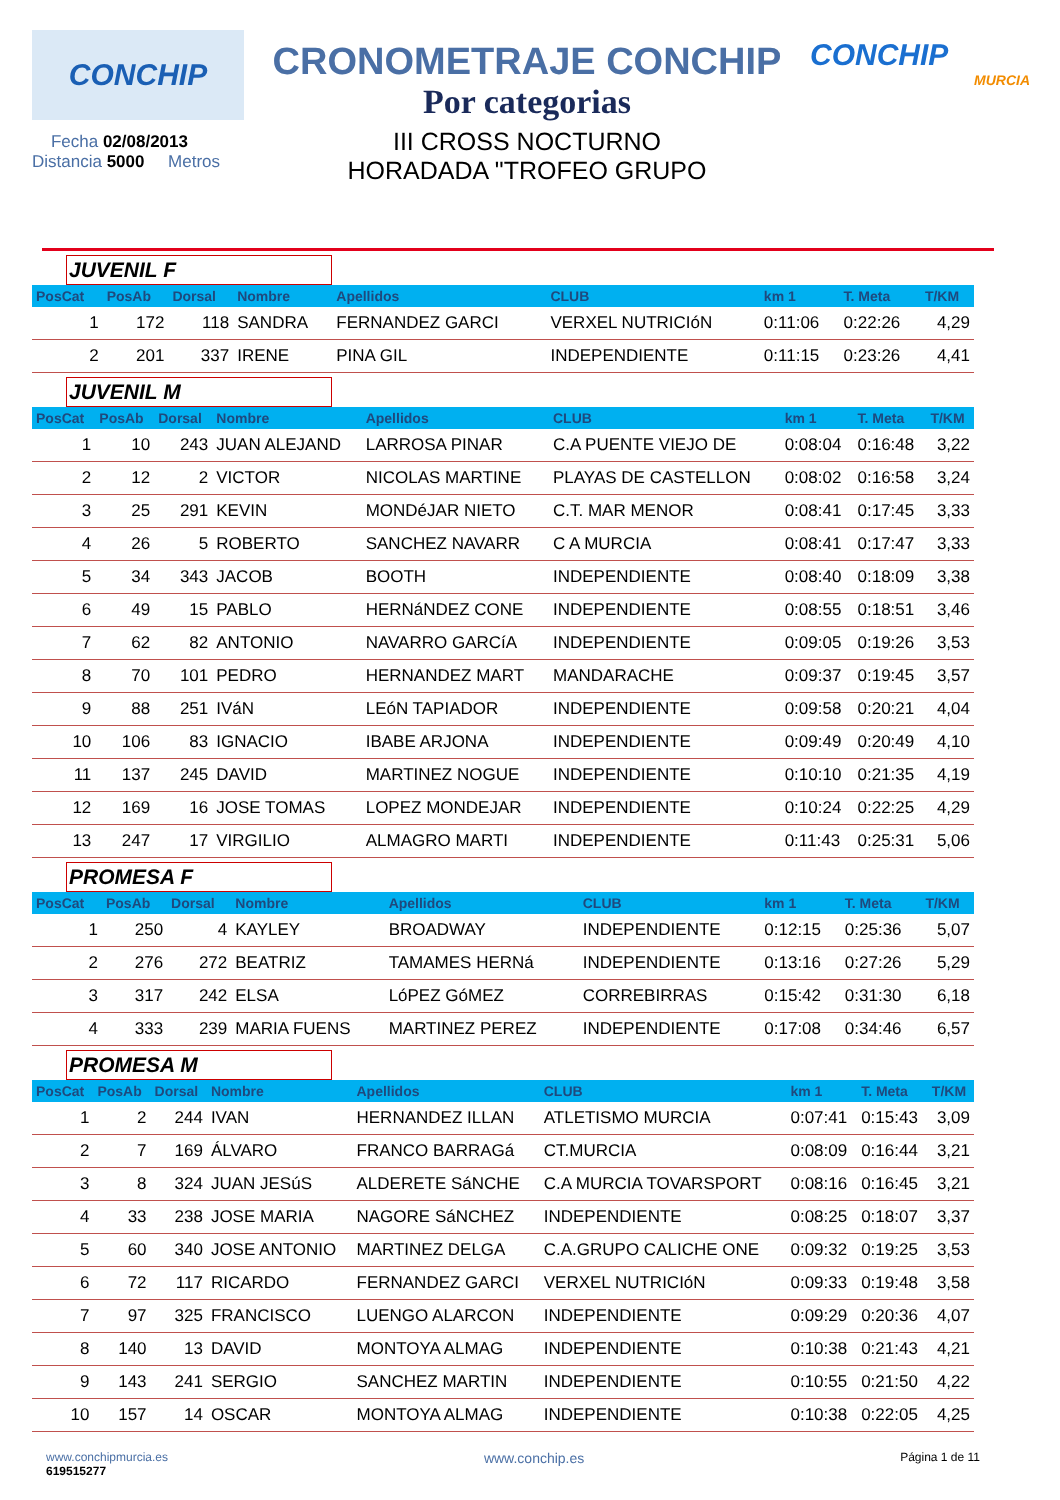CONCHIP
Fecha 02/08/2013
Distancia 5000 Metros
CRONOMETRAJE CONCHIP
Por categorias
III CROSS NOCTURNO
HORADADA "TROFEO GRUPO
CONCHIP
MURCIA
JUVENIL F
| PosCat | PosAb | Dorsal | Nombre | Apellidos | CLUB | km 1 | T. Meta | T/KM |
| --- | --- | --- | --- | --- | --- | --- | --- | --- |
| 1 | 172 | 118 | SANDRA | FERNANDEZ GARCI | VERXEL NUTRICIóN | 0:11:06 | 0:22:26 | 4,29 |
| 2 | 201 | 337 | IRENE | PINA GIL | INDEPENDIENTE | 0:11:15 | 0:23:26 | 4,41 |
JUVENIL M
| PosCat | PosAb | Dorsal | Nombre | Apellidos | CLUB | km 1 | T. Meta | T/KM |
| --- | --- | --- | --- | --- | --- | --- | --- | --- |
| 1 | 10 | 243 | JUAN ALEJAND | LARROSA PINAR | C.A PUENTE VIEJO DE | 0:08:04 | 0:16:48 | 3,22 |
| 2 | 12 | 2 | VICTOR | NICOLAS MARTINE | PLAYAS DE CASTELLON | 0:08:02 | 0:16:58 | 3,24 |
| 3 | 25 | 291 | KEVIN | MONDéJAR NIETO | C.T. MAR MENOR | 0:08:41 | 0:17:45 | 3,33 |
| 4 | 26 | 5 | ROBERTO | SANCHEZ NAVARR | C A MURCIA | 0:08:41 | 0:17:47 | 3,33 |
| 5 | 34 | 343 | JACOB | BOOTH | INDEPENDIENTE | 0:08:40 | 0:18:09 | 3,38 |
| 6 | 49 | 15 | PABLO | HERNáNDEZ CONE | INDEPENDIENTE | 0:08:55 | 0:18:51 | 3,46 |
| 7 | 62 | 82 | ANTONIO | NAVARRO GARCíA | INDEPENDIENTE | 0:09:05 | 0:19:26 | 3,53 |
| 8 | 70 | 101 | PEDRO | HERNANDEZ MART | MANDARACHE | 0:09:37 | 0:19:45 | 3,57 |
| 9 | 88 | 251 | IVáN | LEóN TAPIADOR | INDEPENDIENTE | 0:09:58 | 0:20:21 | 4,04 |
| 10 | 106 | 83 | IGNACIO | IBABE ARJONA | INDEPENDIENTE | 0:09:49 | 0:20:49 | 4,10 |
| 11 | 137 | 245 | DAVID | MARTINEZ NOGUE | INDEPENDIENTE | 0:10:10 | 0:21:35 | 4,19 |
| 12 | 169 | 16 | JOSE TOMAS | LOPEZ MONDEJAR | INDEPENDIENTE | 0:10:24 | 0:22:25 | 4,29 |
| 13 | 247 | 17 | VIRGILIO | ALMAGRO MARTI | INDEPENDIENTE | 0:11:43 | 0:25:31 | 5,06 |
PROMESA F
| PosCat | PosAb | Dorsal | Nombre | Apellidos | CLUB | km 1 | T. Meta | T/KM |
| --- | --- | --- | --- | --- | --- | --- | --- | --- |
| 1 | 250 | 4 | KAYLEY | BROADWAY | INDEPENDIENTE | 0:12:15 | 0:25:36 | 5,07 |
| 2 | 276 | 272 | BEATRIZ | TAMAMES HERNá | INDEPENDIENTE | 0:13:16 | 0:27:26 | 5,29 |
| 3 | 317 | 242 | ELSA | LóPEZ GóMEZ | CORREBIRRAS | 0:15:42 | 0:31:30 | 6,18 |
| 4 | 333 | 239 | MARIA FUENS | MARTINEZ PEREZ | INDEPENDIENTE | 0:17:08 | 0:34:46 | 6,57 |
PROMESA M
| PosCat | PosAb | Dorsal | Nombre | Apellidos | CLUB | km 1 | T. Meta | T/KM |
| --- | --- | --- | --- | --- | --- | --- | --- | --- |
| 1 | 2 | 244 | IVAN | HERNANDEZ ILLAN | ATLETISMO MURCIA | 0:07:41 | 0:15:43 | 3,09 |
| 2 | 7 | 169 | ÁLVARO | FRANCO BARRAGá | CT.MURCIA | 0:08:09 | 0:16:44 | 3,21 |
| 3 | 8 | 324 | JUAN JESúS | ALDERETE SáNCHE | C.A MURCIA TOVARSPORT | 0:08:16 | 0:16:45 | 3,21 |
| 4 | 33 | 238 | JOSE MARIA | NAGORE SáNCHEZ | INDEPENDIENTE | 0:08:25 | 0:18:07 | 3,37 |
| 5 | 60 | 340 | JOSE ANTONIO | MARTINEZ DELGA | C.A.GRUPO CALICHE ONE | 0:09:32 | 0:19:25 | 3,53 |
| 6 | 72 | 117 | RICARDO | FERNANDEZ GARCI | VERXEL NUTRICIóN | 0:09:33 | 0:19:48 | 3,58 |
| 7 | 97 | 325 | FRANCISCO | LUENGO ALARCON | INDEPENDIENTE | 0:09:29 | 0:20:36 | 4,07 |
| 8 | 140 | 13 | DAVID | MONTOYA ALMAG | INDEPENDIENTE | 0:10:38 | 0:21:43 | 4,21 |
| 9 | 143 | 241 | SERGIO | SANCHEZ MARTIN | INDEPENDIENTE | 0:10:55 | 0:21:50 | 4,22 |
| 10 | 157 | 14 | OSCAR | MONTOYA ALMAG | INDEPENDIENTE | 0:10:38 | 0:22:05 | 4,25 |
www.conchipmurcia.es
619515277
www.conchip.es
Página 1 de 11